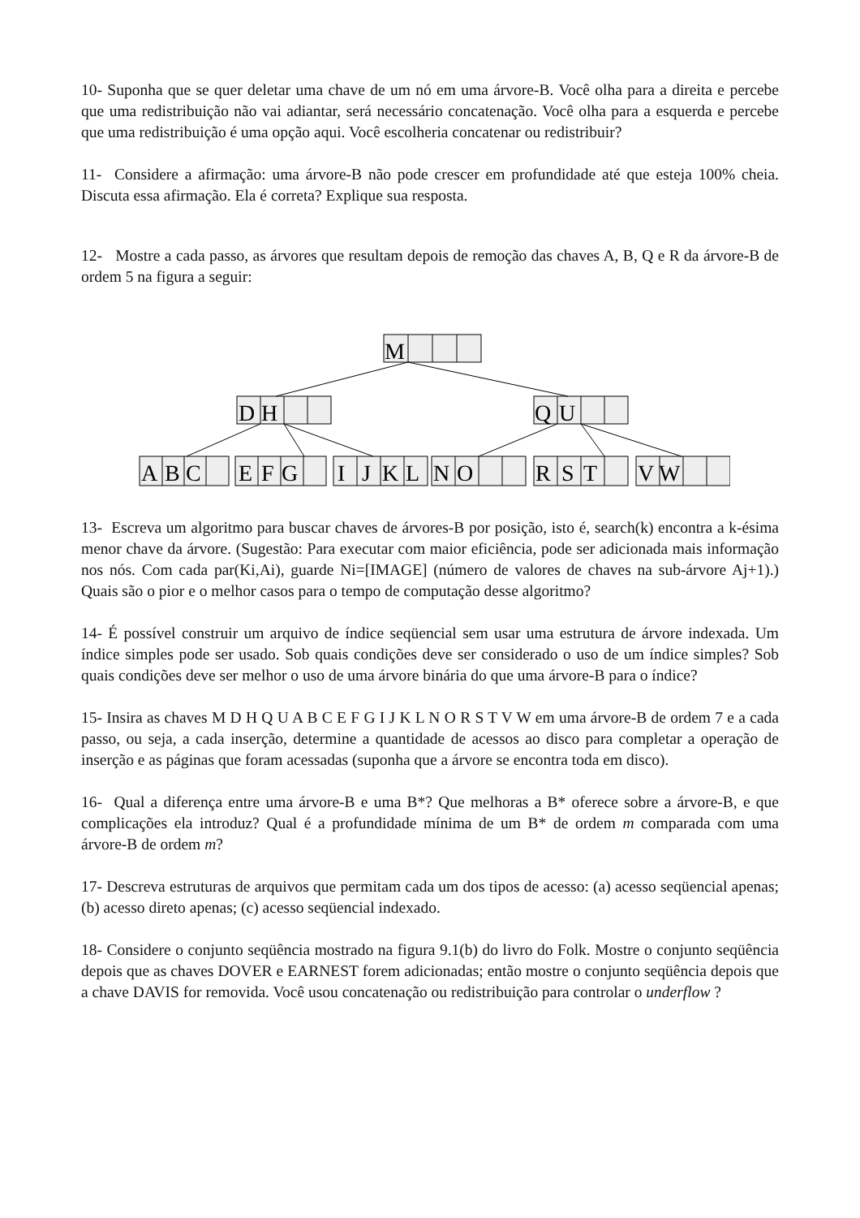10- Suponha que se quer deletar uma chave de um nó em uma árvore-B. Você olha para a direita e percebe que uma redistribuição não vai adiantar, será necessário concatenação. Você olha para a esquerda e percebe que uma redistribuição é uma opção aqui. Você escolheria concatenar ou redistribuir?
11- Considere a afirmação: uma árvore-B não pode crescer em profundidade até que esteja 100% cheia. Discuta essa afirmação. Ela é correta? Explique sua resposta.
12- Mostre a cada passo, as árvores que resultam depois de remoção das chaves A, B, Q e R da árvore-B de ordem 5 na figura a seguir:
M
D
H
Q
U
A
B
C
E
F
G
I
J
K
L
N
O
R
S
T
V
W
13- Escreva um algoritmo para buscar chaves de árvores-B por posição, isto é, search(k) encontra a k-ésima menor chave da árvore. (Sugestão: Para executar com maior eficiência, pode ser adicionada mais informação nos nós. Com cada par(Ki,Ai), guarde Ni=[IMAGE] (número de valores de chaves na sub-árvore Aj+1).) Quais são o pior e o melhor casos para o tempo de computação desse algoritmo?
14- É possível construir um arquivo de índice seqüencial sem usar uma estrutura de árvore indexada. Um índice simples pode ser usado. Sob quais condições deve ser considerado o uso de um índice simples? Sob quais condições deve ser melhor o uso de uma árvore binária do que uma árvore-B para o índice?
15- Insira as chaves M D H Q U A B C E F G I J K L N O R S T V W em uma árvore-B de ordem 7 e a cada passo, ou seja, a cada inserção, determine a quantidade de acessos ao disco para completar a operação de inserção e as páginas que foram acessadas (suponha que a árvore se encontra toda em disco).
16- Qual a diferença entre uma árvore-B e uma B*? Que melhoras a B* oferece sobre a árvore-B, e que complicações ela introduz? Qual é a profundidade mínima de um B* de ordem m comparada com uma árvore-B de ordem m?
17- Descreva estruturas de arquivos que permitam cada um dos tipos de acesso: (a) acesso seqüencial apenas; (b) acesso direto apenas; (c) acesso seqüencial indexado.
18- Considere o conjunto seqüência mostrado na figura 9.1(b) do livro do Folk. Mostre o conjunto seqüência depois que as chaves DOVER e EARNEST forem adicionadas; então mostre o conjunto seqüência depois que a chave DAVIS for removida. Você usou concatenação ou redistribuição para controlar o underflow ?